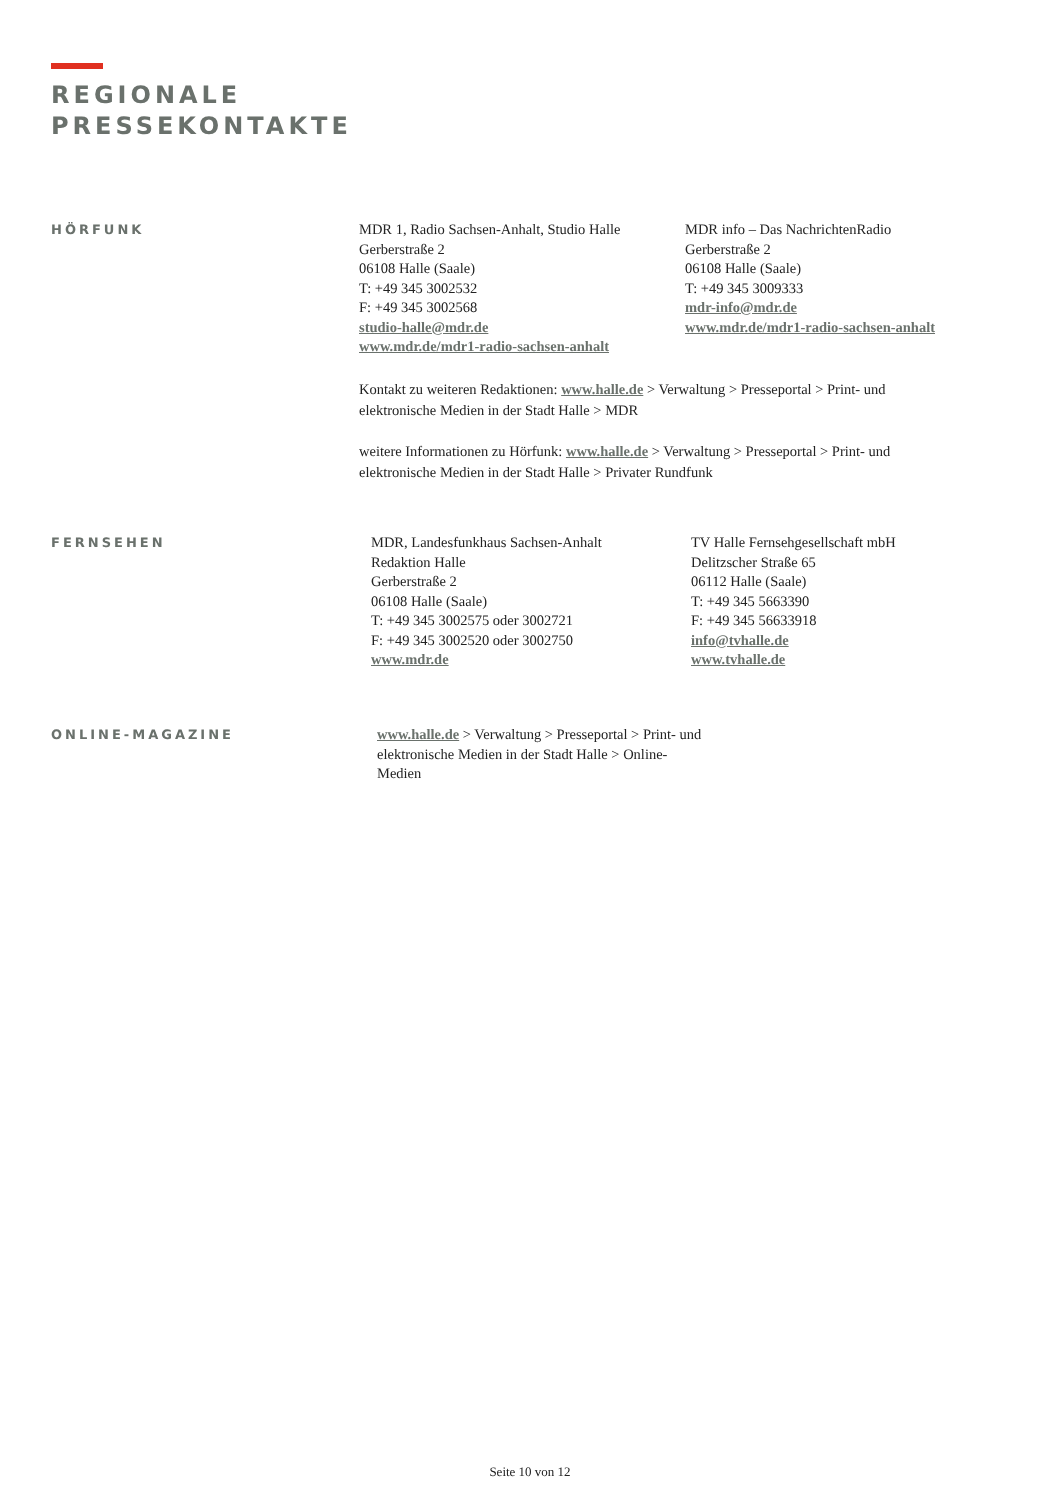REGIONALE
PRESSEKONTAKTE
HÖRFUNK MDR 1, Radio Sachsen-Anhalt, Studio Halle
Gerberstraße 2
06108 Halle (Saale)
T: +49 345 3002532
F: +49 345 3002568
studio-halle@mdr.de
www.mdr.de/mdr1-radio-sachsen-anhalt
MDR info – Das NachrichtenRadio
Gerberstraße 2
06108 Halle (Saale)
T: +49 345 3009333
mdr-info@mdr.de
www.mdr.de/mdr1-radio-sachsen-anhalt
Kontakt zu weiteren Redaktionen: www.halle.de > Verwaltung > Presseportal > Print- und elektronische Medien in der Stadt Halle > MDR
weitere Informationen zu Hörfunk: www.halle.de > Verwaltung > Presseportal > Print- und elektronische Medien in der Stadt Halle > Privater Rundfunk
FERNSEHEN MDR, Landesfunkhaus Sachsen-Anhalt
Redaktion Halle
Gerberstraße 2
06108 Halle (Saale)
T: +49 345 3002575 oder 3002721
F: +49 345 3002520 oder 3002750
www.mdr.de
TV Halle Fernsehgesellschaft mbH
Delitzscher Straße 65
06112 Halle (Saale)
T: +49 345 5663390
F: +49 345 56633918
info@tvhalle.de
www.tvhalle.de
ONLINE-MAGAZINE www.halle.de > Verwaltung > Presseportal > Print- und elektronische Medien in der Stadt Halle > Online-Medien
Seite 10 von 12